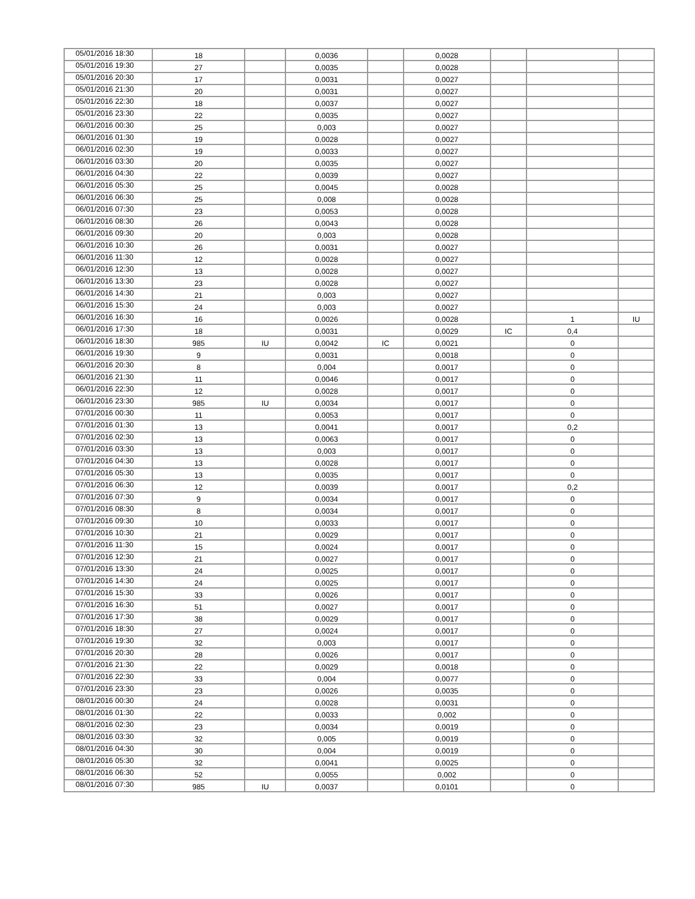| 05/01/2016 18:30 | 18 | | 0,0036 | | 0,0028 | | | |
| 05/01/2016 19:30 | 27 | | 0,0035 | | 0,0028 | | | |
| 05/01/2016 20:30 | 17 | | 0,0031 | | 0,0027 | | | |
| 05/01/2016 21:30 | 20 | | 0,0031 | | 0,0027 | | | |
| 05/01/2016 22:30 | 18 | | 0,0037 | | 0,0027 | | | |
| 05/01/2016 23:30 | 22 | | 0,0035 | | 0,0027 | | | |
| 06/01/2016 00:30 | 25 | | 0,003 | | 0,0027 | | | |
| 06/01/2016 01:30 | 19 | | 0,0028 | | 0,0027 | | | |
| 06/01/2016 02:30 | 19 | | 0,0033 | | 0,0027 | | | |
| 06/01/2016 03:30 | 20 | | 0,0035 | | 0,0027 | | | |
| 06/01/2016 04:30 | 22 | | 0,0039 | | 0,0027 | | | |
| 06/01/2016 05:30 | 25 | | 0,0045 | | 0,0028 | | | |
| 06/01/2016 06:30 | 25 | | 0,008 | | 0,0028 | | | |
| 06/01/2016 07:30 | 23 | | 0,0053 | | 0,0028 | | | |
| 06/01/2016 08:30 | 26 | | 0,0043 | | 0,0028 | | | |
| 06/01/2016 09:30 | 20 | | 0,003 | | 0,0028 | | | |
| 06/01/2016 10:30 | 26 | | 0,0031 | | 0,0027 | | | |
| 06/01/2016 11:30 | 12 | | 0,0028 | | 0,0027 | | | |
| 06/01/2016 12:30 | 13 | | 0,0028 | | 0,0027 | | | |
| 06/01/2016 13:30 | 23 | | 0,0028 | | 0,0027 | | | |
| 06/01/2016 14:30 | 21 | | 0,003 | | 0,0027 | | | |
| 06/01/2016 15:30 | 24 | | 0,003 | | 0,0027 | | | |
| 06/01/2016 16:30 | 16 | | 0,0026 | | 0,0028 | | 1 | IU |
| 06/01/2016 17:30 | 18 | | 0,0031 | | 0,0029 | IC | 0,4 | |
| 06/01/2016 18:30 | 985 | IU | 0,0042 | IC | 0,0021 | | 0 | |
| 06/01/2016 19:30 | 9 | | 0,0031 | | 0,0018 | | 0 | |
| 06/01/2016 20:30 | 8 | | 0,004 | | 0,0017 | | 0 | |
| 06/01/2016 21:30 | 11 | | 0,0046 | | 0,0017 | | 0 | |
| 06/01/2016 22:30 | 12 | | 0,0028 | | 0,0017 | | 0 | |
| 06/01/2016 23:30 | 985 | IU | 0,0034 | | 0,0017 | | 0 | |
| 07/01/2016 00:30 | 11 | | 0,0053 | | 0,0017 | | 0 | |
| 07/01/2016 01:30 | 13 | | 0,0041 | | 0,0017 | | 0,2 | |
| 07/01/2016 02:30 | 13 | | 0,0063 | | 0,0017 | | 0 | |
| 07/01/2016 03:30 | 13 | | 0,003 | | 0,0017 | | 0 | |
| 07/01/2016 04:30 | 13 | | 0,0028 | | 0,0017 | | 0 | |
| 07/01/2016 05:30 | 13 | | 0,0035 | | 0,0017 | | 0 | |
| 07/01/2016 06:30 | 12 | | 0,0039 | | 0,0017 | | 0,2 | |
| 07/01/2016 07:30 | 9 | | 0,0034 | | 0,0017 | | 0 | |
| 07/01/2016 08:30 | 8 | | 0,0034 | | 0,0017 | | 0 | |
| 07/01/2016 09:30 | 10 | | 0,0033 | | 0,0017 | | 0 | |
| 07/01/2016 10:30 | 21 | | 0,0029 | | 0,0017 | | 0 | |
| 07/01/2016 11:30 | 15 | | 0,0024 | | 0,0017 | | 0 | |
| 07/01/2016 12:30 | 21 | | 0,0027 | | 0,0017 | | 0 | |
| 07/01/2016 13:30 | 24 | | 0,0025 | | 0,0017 | | 0 | |
| 07/01/2016 14:30 | 24 | | 0,0025 | | 0,0017 | | 0 | |
| 07/01/2016 15:30 | 33 | | 0,0026 | | 0,0017 | | 0 | |
| 07/01/2016 16:30 | 51 | | 0,0027 | | 0,0017 | | 0 | |
| 07/01/2016 17:30 | 38 | | 0,0029 | | 0,0017 | | 0 | |
| 07/01/2016 18:30 | 27 | | 0,0024 | | 0,0017 | | 0 | |
| 07/01/2016 19:30 | 32 | | 0,003 | | 0,0017 | | 0 | |
| 07/01/2016 20:30 | 28 | | 0,0026 | | 0,0017 | | 0 | |
| 07/01/2016 21:30 | 22 | | 0,0029 | | 0,0018 | | 0 | |
| 07/01/2016 22:30 | 33 | | 0,004 | | 0,0077 | | 0 | |
| 07/01/2016 23:30 | 23 | | 0,0026 | | 0,0035 | | 0 | |
| 08/01/2016 00:30 | 24 | | 0,0028 | | 0,0031 | | 0 | |
| 08/01/2016 01:30 | 22 | | 0,0033 | | 0,002 | | 0 | |
| 08/01/2016 02:30 | 23 | | 0,0034 | | 0,0019 | | 0 | |
| 08/01/2016 03:30 | 32 | | 0,005 | | 0,0019 | | 0 | |
| 08/01/2016 04:30 | 30 | | 0,004 | | 0,0019 | | 0 | |
| 08/01/2016 05:30 | 32 | | 0,0041 | | 0,0025 | | 0 | |
| 08/01/2016 06:30 | 52 | | 0,0055 | | 0,002 | | 0 | |
| 08/01/2016 07:30 | 985 | IU | 0,0037 | | 0,0101 | | 0 | |